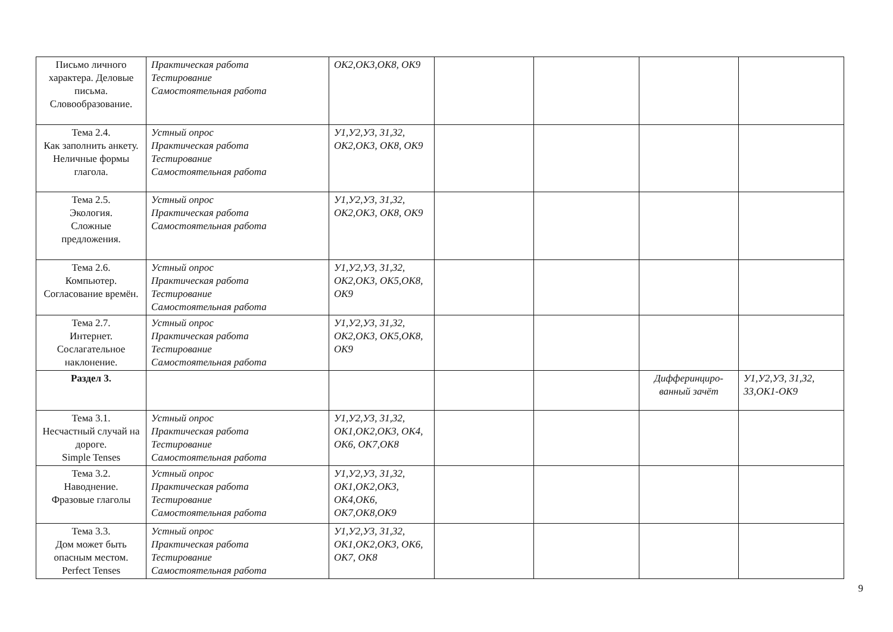| Письмо личного характера. Деловые письма. Словообразование. | Практическая работа Тестирование Самостоятельная работа | ОК2,ОК3,ОК8, ОК9 | | | | |
| Тема 2.4. Как заполнить анкету. Неличные формы глагола. | Устный опрос Практическая работа Тестирование Самостоятельная работа | У1,У2,У3, 31,32, ОК2,ОК3, ОК8, ОК9 | | | | |
| Тема 2.5. Экология. Сложные предложения. | Устный опрос Практическая работа Самостоятельная работа | У1,У2,У3, 31,32, ОК2,ОК3, ОК8, ОК9 | | | | |
| Тема 2.6. Компьютер. Согласование времён. | Устный опрос Практическая работа Тестирование Самостоятельная работа | У1,У2,У3, 31,32, ОК2,ОК3, ОК5,ОК8, ОК9 | | | | |
| Тема 2.7. Интернет. Сослагательное наклонение. | Устный опрос Практическая работа Тестирование Самостоятельная работа | У1,У2,У3, 31,32, ОК2,ОК3, ОК5,ОК8, ОК9 | | | | |
| Раздел 3. | | | | | Дифферинциро-ванный зачёт | У1,У2,У3, 31,32, 33,ОК1-ОК9 |
| Тема 3.1. Несчастный случай на дороге. Simple Tenses | Устный опрос Практическая работа Тестирование Самостоятельная работа | У1,У2,У3, 31,32, ОК1,ОК2,ОК3, ОК4, ОК6, ОК7,ОК8 | | | | |
| Тема 3.2. Наводнение. Фразовые глаголы | Устный опрос Практическая работа Тестирование Самостоятельная работа | У1,У2,У3, 31,32, ОК1,ОК2,ОК3, ОК4,ОК6, ОК7,ОК8,ОК9 | | | | |
| Тема 3.3. Дом может быть опасным местом. Perfect Tenses | Устный опрос Практическая работа Тестирование Самостоятельная работа | У1,У2,У3, 31,32, ОК1,ОК2,ОК3, ОК6, ОК7, ОК8 | | | | |
9